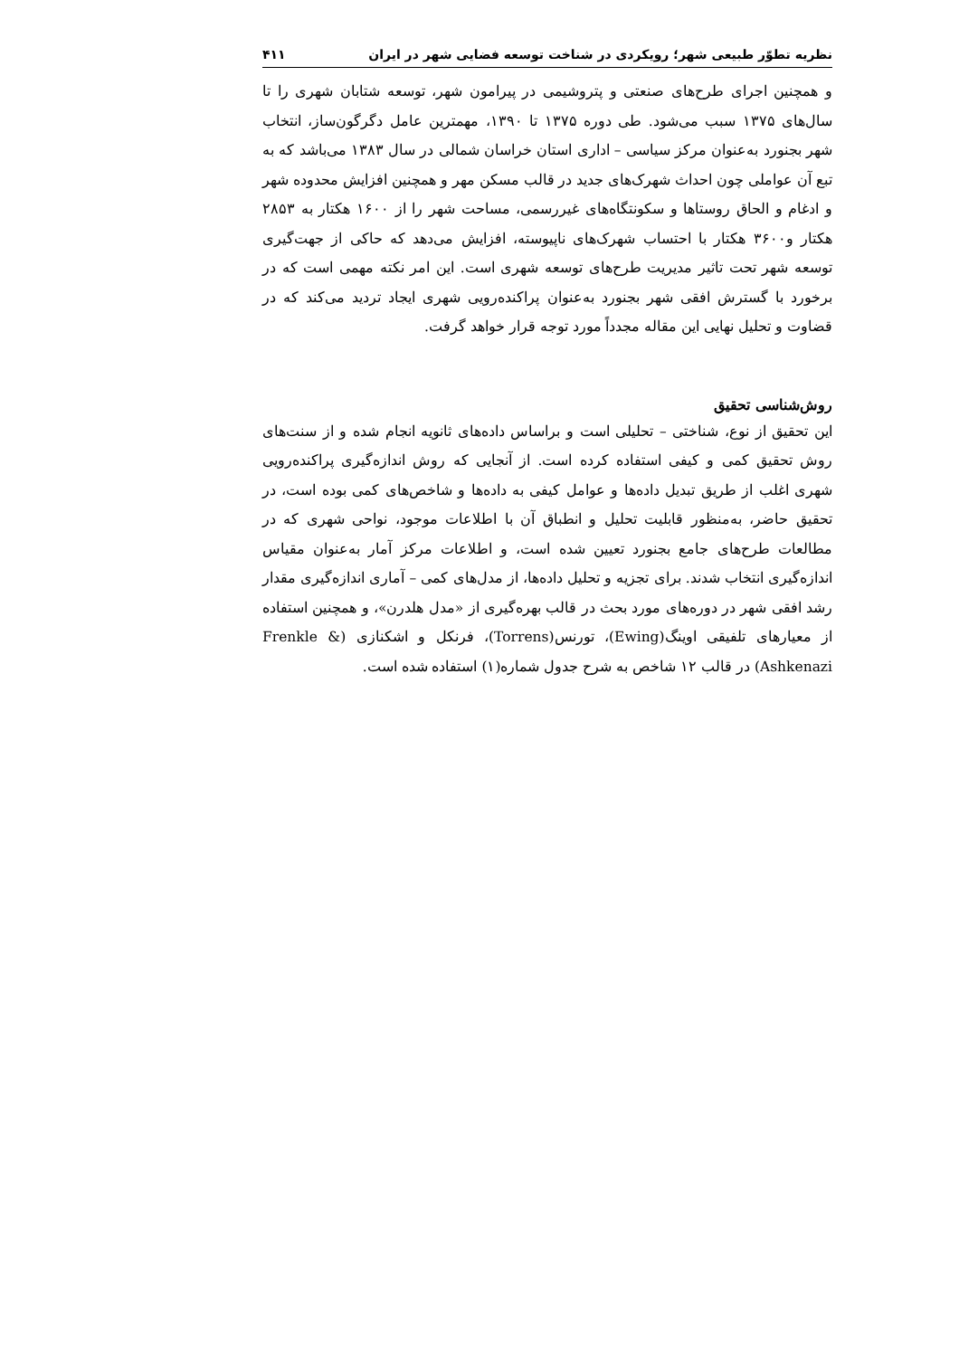نظریه تطوّر طبیعی شهر؛ رویکردی در شناخت توسعه فضایی شهر در ایران ۴۱۱
و همچنین اجرای طرح‌های صنعتی و پتروشیمی در پیرامون شهر، توسعه شتابان شهری را تا سال‌های ۱۳۷۵ سبب می‌شود. طی دوره ۱۳۷۵ تا ۱۳۹۰، مهمترین عامل دگرگون‌ساز، انتخاب شهر بجنورد به‌عنوان مرکز سیاسی – اداری استان خراسان شمالی در سال ۱۳۸۳ می‌باشد که به تبع آن عواملی چون احداث شهرک‌های جدید در قالب مسکن مهر و همچنین افزایش محدوده شهر و ادغام و الحاق روستاها و سکونتگاه‌های غیررسمی، مساحت شهر را از ۱۶۰۰ هکتار به ۲۸۵۳ هکتار و۳۶۰۰ هکتار با احتساب شهرک‌های ناپیوسته، افزایش می‌دهد که حاکی از جهت‌گیری توسعه شهر تحت تاثیر مدیریت طرح‌های توسعه شهری است. این امر نکته مهمی است که در برخورد با گسترش افقی شهر بجنورد به‌عنوان پراکنده‌رویی شهری ایجاد تردید می‌کند که در قضاوت و تحلیل نهایی این مقاله مجدداً مورد توجه قرار خواهد گرفت.
روش‌شناسی تحقیق
این تحقیق از نوع، شناختی – تحلیلی است و براساس داده‌های ثانویه انجام شده و از سنت‌های روش تحقیق کمی و کیفی استفاده کرده است. از آنجایی که روش اندازه‌گیری پراکنده‌رویی شهری اغلب از طریق تبدیل داده‌ها و عوامل کیفی به داده‌ها و شاخص‌های کمی بوده است، در تحقیق حاضر، به‌منظور قابلیت تحلیل و انطباق آن با اطلاعات موجود، نواحی شهری که در مطالعات طرح‌های جامع بجنورد تعیین شده است، و اطلاعات مرکز آمار به‌عنوان مقیاس اندازه‌گیری انتخاب شدند. برای تجزیه و تحلیل داده‌ها، از مدل‌های کمی – آماری اندازه‌گیری مقدار رشد افقی شهر در دوره‌های مورد بحث در قالب بهره‌گیری از «مدل هلدرن»، و همچنین استفاده از معیارهای تلفیقی اوینگ(Ewing)، تورنس(Torrens)، فرنکل و اشکنازی (Frenkle & Ashkenazi) در قالب ۱۲ شاخص به شرح جدول شماره(۱) استفاده شده است.